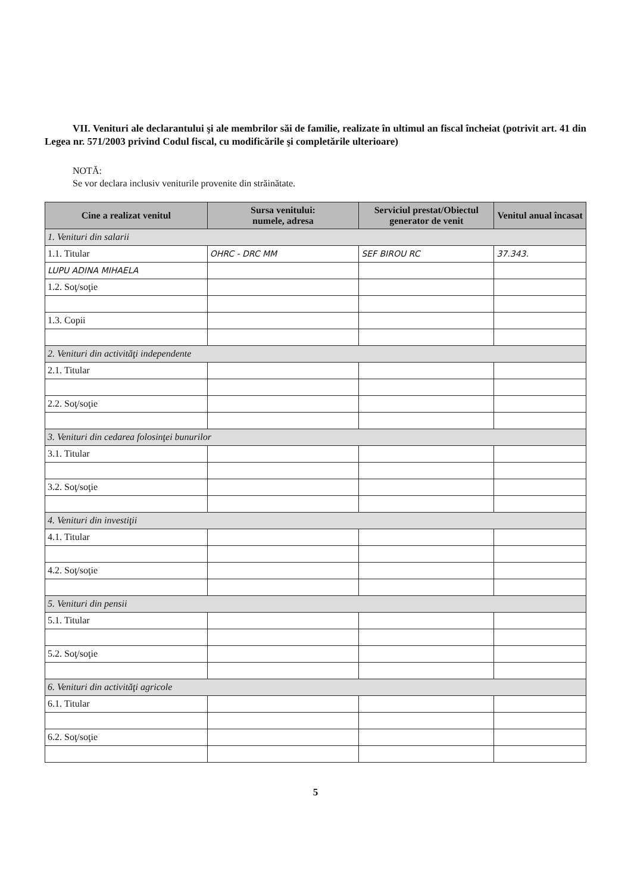VII. Venituri ale declarantului şi ale membrilor săi de familie, realizate în ultimul an fiscal încheiat (potrivit art. 41 din Legea nr. 571/2003 privind Codul fiscal, cu modificările şi completările ulterioare)
NOTĂ:
Se vor declara inclusiv veniturile provenite din străinătate.
| Cine a realizat venitul | Sursa venitului: numele, adresa | Serviciul prestat/Obiectul generator de venit | Venitul anual încasat |
| --- | --- | --- | --- |
| 1. Venituri din salarii | | | |
| 1.1. Titular | OHRC - DRC MM | SEF BIROU RC | 37.343. |
| LUPU ADINA MIHAELA | | | |
| 1.2. Soţ/soţie | | | |
| 1.3. Copii | | | |
| 2. Venituri din activităţi independente | | | |
| 2.1. Titular | | | |
| 2.2. Soţ/soţie | | | |
| 3. Venituri din cedarea folosinţei bunurilor | | | |
| 3.1. Titular | | | |
| 3.2. Soţ/soţie | | | |
| 4. Venituri din investiţii | | | |
| 4.1. Titular | | | |
| 4.2. Soţ/soţie | | | |
| 5. Venituri din pensii | | | |
| 5.1. Titular | | | |
| 5.2. Soţ/soţie | | | |
| 6. Venituri din activităţi agricole | | | |
| 6.1. Titular | | | |
| 6.2. Soţ/soţie | | | |
5